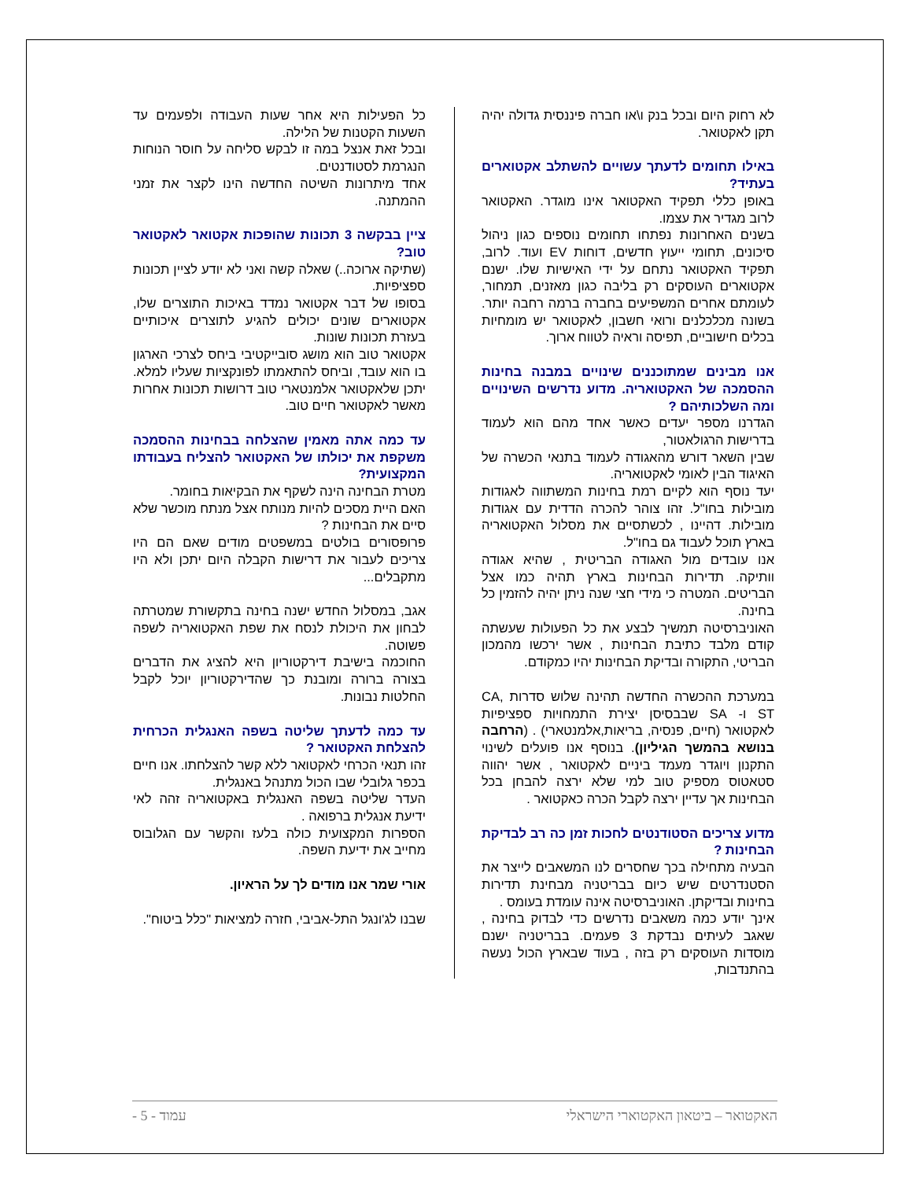לא רחוק היום ובכל בנק ו\או חברה פיננסית גדולה יהיה תקן לאקטואר.
באילו תחומים לדעתך עשויים להשתלב אקטוארים בעתיד?
באופן כללי תפקיד האקטואר אינו מוגדר. האקטואר לרוב מגדיר את עצמו.
בשנים האחרונות נפתחו תחומים נוספים כגון ניהול סיכונים, תחומי ייעוץ חדשים, דוחות EV ועוד. לרוב, תפקיד האקטואר נתחם על ידי האישיות שלו. ישנם אקטוארים העוסקים רק בליבה כגון מאזנים, תמחור, לעומתם אחרים המשפיעים בחברה ברמה רחבה יותר. בשונה מכלכלנים ורואי חשבון, לאקטואר יש מומחיות בכלים חישוביים, תפיסה וראיה לטווח ארוך.
אנו מבינים שמתוכננים שינויים במבנה בחינות ההסמכה של האקטואריה. מדוע נדרשים השינויים ומה השלכותיהם ?
הגדרנו מספר יעדים כאשר אחד מהם הוא לעמוד בדרישות הרגולאטור,
שבין השאר דורש מהאגודה לעמוד בתנאי הכשרה של האיגוד הבין לאומי לאקטואריה.
יעד נוסף הוא לקיים רמת בחינות המשתווה לאגודות מובילות בחו"ל. זהו צוהר להכרה הדדית עם אגודות מובילות. דהיינו , לכשתסיים את מסלול האקטואריה בארץ תוכל לעבוד גם בחו"ל.
אנו עובדים מול האגודה הבריטית , שהיא אגודה וותיקה. תדירות הבחינות בארץ תהיה כמו אצל הבריטים. המטרה כי מידי חצי שנה ניתן יהיה להזמין כל בחינה.
האוניברסיטה תמשיך לבצע את כל הפעולות שעשתה קודם מלבד כתיבת הבחינות , אשר ירכשו מהמכון הבריטי, התקורה ובדיקת הבחינות יהיו כמקודם.
במערכת ההכשרה החדשה תהינה שלוש סדרות CA, ST ו- SA שבבסיסן יצירת התמחויות ספציפיות לאקטואר (חיים, פנסיה, בריאות,אלמנטארי) . (הרחבה בנושא בהמשך הגיליון). בנוסף אנו פועלים לשינוי התקנון ויוגדר מעמד ביניים לאקטואר , אשר יהווה סטאטוס מספיק טוב למי שלא ירצה להבחן בכל הבחינות אך עדיין ירצה לקבל הכרה כאקטואר .
מדוע צריכים הסטודנטים לחכות זמן כה רב לבדיקת הבחינות ?
הבעיה מתחילה בכך שחסרים לנו המשאבים לייצר את הסטנדרטים שיש כיום בבריטניה מבחינת תדירות בחינות ובדיקתן. האוניברסיטה אינה עומדת בעומס .
אינך יודע כמה משאבים נדרשים כדי לבדוק בחינה , שאגב לעיתים נבדקת 3 פעמים. בבריטניה ישנם מוסדות העוסקים רק בזה , בעוד שבארץ הכול נעשה בהתנדבות,
כל הפעילות היא אחר שעות העבודה ולפעמים עד השעות הקטנות של הלילה.
ובכל זאת אנצל במה זו לבקש סליחה על חוסר הנוחות הנגרמת לסטודנטים.
אחד מיתרונות השיטה החדשה הינו לקצר את זמני ההמתנה.
ציין בבקשה 3 תכונות שהופכות אקטואר לאקטואר טוב?
(שתיקה ארוכה..) שאלה קשה ואני לא יודע לציין תכונות ספציפיות.
בסופו של דבר אקטואר נמדד באיכות התוצרים שלו, אקטוארים שונים יכולים להגיע לתוצרים איכותיים בעזרת תכונות שונות.
אקטואר טוב הוא מושג סובייקטיבי ביחס לצרכי הארגון בו הוא עובד, וביחס להתאמתו לפונקציות שעליו למלא. יתכן שלאקטואר אלמנטארי טוב דרושות תכונות אחרות מאשר לאקטואר חיים טוב.
עד כמה אתה מאמין שהצלחה בבחינות ההסמכה משקפת את יכולתו של האקטואר להצליח בעבודתו המקצועית?
מטרת הבחינה הינה לשקף את הבקיאות בחומר.
האם היית מסכים להיות מנותח אצל מנתח מוכשר שלא סיים את הבחינות ?
פרופסורים בולטים במשפטים מודים שאם הם היו צריכים לעבור את דרישות הקבלה היום יתכן ולא היו מתקבלים...
אגב, במסלול החדש ישנה בחינה בתקשורת שמטרתה לבחון את היכולת לנסח את שפת האקטואריה לשפה פשוטה.
החוכמה בישיבת דירקטוריון היא להציג את הדברים בצורה ברורה ומובנת כך שהדירקטוריון יוכל לקבל החלטות נבונות.
עד כמה לדעתך שליטה בשפה האנגלית הכרחית להצלחת האקטואר ?
זהו תנאי הכרחי לאקטואר ללא קשר להצלחתו. אנו חיים בכפר גלובלי שבו הכול מתנהל באנגלית.
העדר שליטה בשפה האנגלית באקטואריה זהה לאי ידיעת אנגלית ברפואה .
הספרות המקצועית כולה בלעז והקשר עם הגלובוס מחייב את ידיעת השפה.
אורי שמר אנו מודים לך על הראיון.
שבנו לג'ונגל התל-אביבי, חזרה למציאות "כלל ביטוח".
האקטואר – ביטאון האקטוארי הישראלי עמוד - 5 -